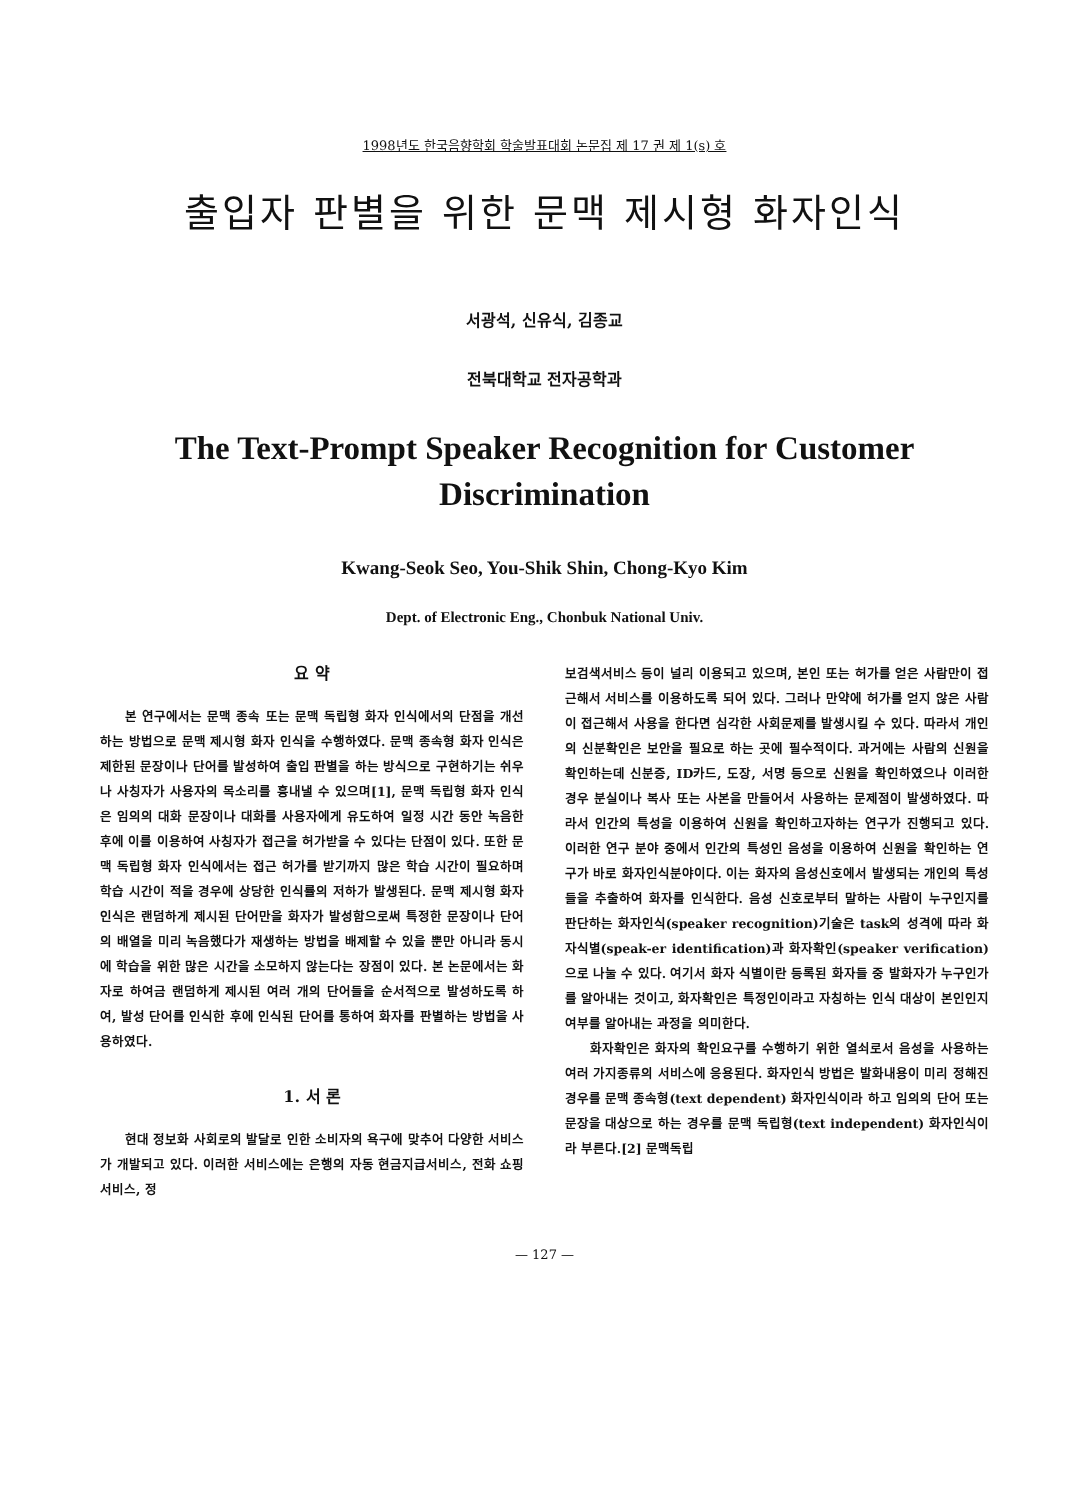1998년도 한국음향학회 학술발표대회 논문집 제 17 권 제 1(s) 호
출입자 판별을 위한 문맥 제시형 화자인식
서광석, 신유식, 김종교
전북대학교 전자공학과
The Text-Prompt Speaker Recognition for Customer Discrimination
Kwang-Seok Seo, You-Shik Shin, Chong-Kyo Kim
Dept. of Electronic Eng., Chonbuk National Univ.
요 약
본 연구에서는 문맥 종속 또는 문맥 독립형 화자 인식에서의 단점을 개선하는 방법으로 문맥 제시형 화자 인식을 수행하였다. 문맥 종속형 화자 인식은 제한된 문장이나 단어를 발성하여 출입 판별을 하는 방식으로 구현하기는 쉬우나 사칭자가 사용자의 목소리를 흉내낼 수 있으며[1], 문맥 독립형 화자 인식은 임의의 대화 문장이나 대화를 사용자에게 유도하여 일정 시간 동안 녹음한 후에 이를 이용하여 사칭자가 접근을 허가받을 수 있다는 단점이 있다. 또한 문맥 독립형 화자 인식에서는 접근 허가를 받기까지 많은 학습 시간이 필요하며 학습 시간이 적을 경우에 상당한 인식률의 저하가 발생된다. 문맥 제시형 화자 인식은 랜덤하게 제시된 단어만을 화자가 발성함으로써 특정한 문장이나 단어의 배열을 미리 녹음했다가 재생하는 방법을 배제할 수 있을 뿐만 아니라 동시에 학습을 위한 많은 시간을 소모하지 않는다는 장점이 있다. 본 논문에서는 화자로 하여금 랜덤하게 제시된 여러 개의 단어들을 순서적으로 발성하도록 하여, 발성 단어를 인식한 후에 인식된 단어를 통하여 화자를 판별하는 방법을 사용하였다.
1. 서 론
현대 정보화 사회로의 발달로 인한 소비자의 욕구에 맞추어 다양한 서비스가 개발되고 있다. 이러한 서비스에는 은행의 자동 현금지급서비스, 전화 쇼핑서비스, 정
보검색서비스 등이 널리 이용되고 있으며, 본인 또는 허가를 얻은 사람만이 접근해서 서비스를 이용하도록 되어 있다. 그러나 만약에 허가를 얻지 않은 사람이 접근해서 사용을 한다면 심각한 사회문제를 발생시킬 수 있다. 따라서 개인의 신분확인은 보안을 필요로 하는 곳에 필수적이다. 과거에는 사람의 신원을 확인하는데 신분증, ID카드, 도장, 서명 등으로 신원을 확인하였으나 이러한 경우 분실이나 복사 또는 사본을 만들어서 사용하는 문제점이 발생하였다. 따라서 인간의 특성을 이용하여 신원을 확인하고자하는 연구가 진행되고 있다. 이러한 연구 분야 중에서 인간의 특성인 음성을 이용하여 신원을 확인하는 연구가 바로 화자인식분야이다. 이는 화자의 음성신호에서 발생되는 개인의 특성들을 추출하여 화자를 인식한다. 음성 신호로부터 말하는 사람이 누구인지를 판단하는 화자인식(speaker recognition)기술은 task의 성격에 따라 화자식별(speak-er identification)과 화자확인(speaker verification)으로 나눌 수 있다. 여기서 화자 식별이란 등록된 화자들 중 발화자가 누구인가를 알아내는 것이고, 화자확인은 특정인이라고 자칭하는 인식 대상이 본인인지 여부를 알아내는 과정을 의미한다.
화자확인은 화자의 확인요구를 수행하기 위한 열쇠로서 음성을 사용하는 여러 가지종류의 서비스에 응용된다. 화자인식 방법은 발화내용이 미리 정해진 경우를 문맥 종속형(text dependent) 화자인식이라 하고 임의의 단어 또는 문장을 대상으로 하는 경우를 문맥 독립형(text independent) 화자인식이라 부른다.[2] 문맥독립
— 127 —